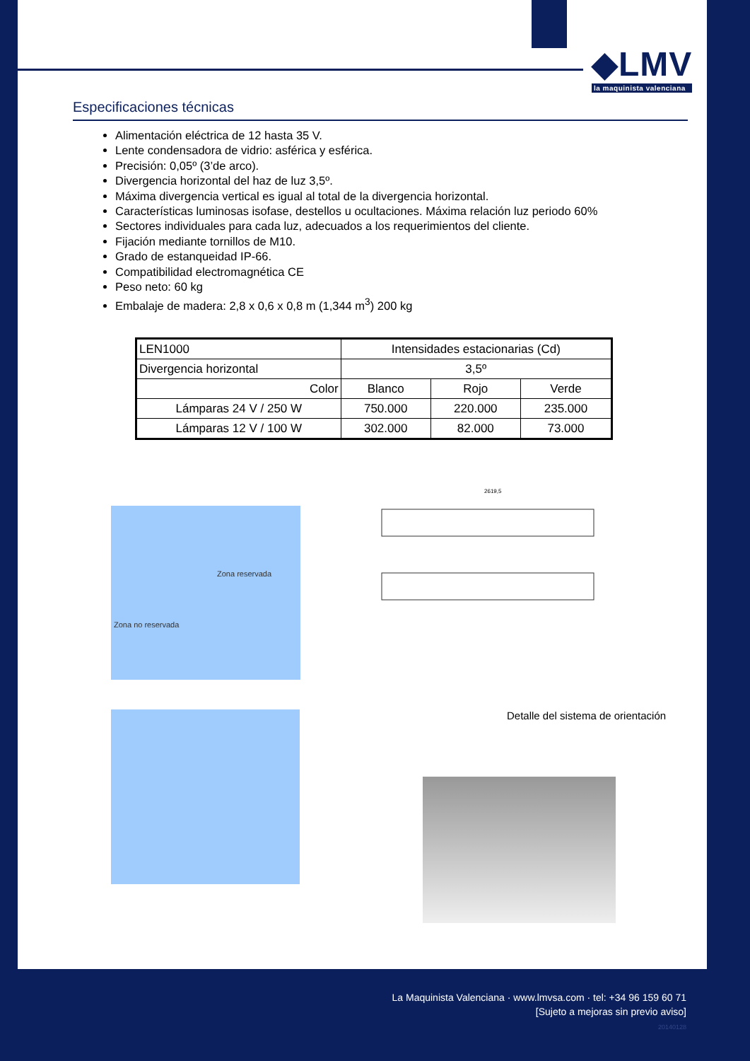◆LMV
la maquinista valenciana
Especificaciones técnicas
Alimentación eléctrica de 12 hasta 35 V.
Lente condensadora de vidrio: asférica y esférica.
Precisión: 0,05º (3’de arco).
Divergencia horizontal del haz de luz 3,5º.
Máxima divergencia vertical es igual al total de la divergencia horizontal.
Características luminosas isofase, destellos u ocultaciones. Máxima relación luz periodo 60%
Sectores individuales para cada luz, adecuados a los requerimientos del cliente.
Fijación mediante tornillos de M10.
Grado de estanqueidad IP-66.
Compatibilidad electromagnética CE
Peso neto: 60 kg
Embalaje de madera: 2,8 x 0,6 x 0,8 m (1,344 m<sup>3</sup>) 200 kg
| LEN1000 | Intensidades estacionarias (Cd) | | |
| Divergencia horizontal | 3,5º | | |
| Color | Blanco | Rojo | Verde |
| Lámparas 24 V / 250 W | 750.000 | 220.000 | 235.000 |
| Lámparas 12 V / 100 W | 302.000 | 82.000 | 73.000 |
Zona reservada
Zona no reservada
2619,5
Detalle del sistema de orientación
La Maquinista Valenciana · www.lmvsa.com · tel: +34 96 159 60 71
[Sujeto a mejoras sin previo aviso]
20140128